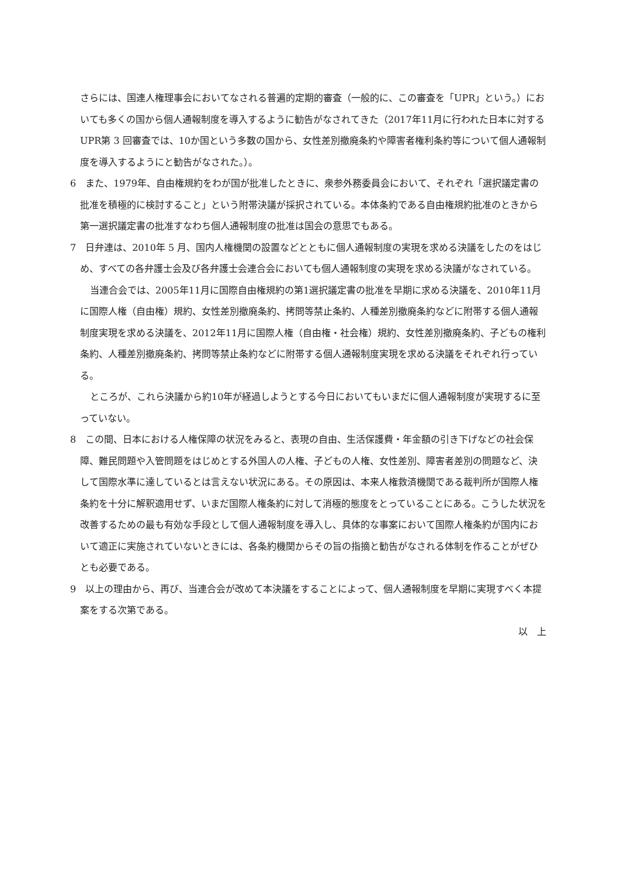さらには、国連人権理事会においてなされる普遍的定期的審査（一般的に、この審査を「UPR」という。）においても多くの国から個人通報制度を導入するように勧告がなされてきた（2017年11月に行われた日本に対するUPR第 3 回審査では、10か国という多数の国から、女性差別撤廃条約や障害者権利条約等について個人通報制度を導入するようにと勧告がなされた。）。
6　また、1979年、自由権規約をわが国が批准したときに、衆参外務委員会において、それぞれ「選択議定書の批准を積極的に検討すること」という附帯決議が採択されている。本体条約である自由権規約批准のときから第一選択議定書の批准すなわち個人通報制度の批准は国会の意思でもある。
7　日弁連は、2010年 5 月、国内人権機関の設置などとともに個人通報制度の実現を求める決議をしたのをはじめ、すべての各弁護士会及び各弁護士会連合会においても個人通報制度の実現を求める決議がなされている。
当連合会では、2005年11月に国際自由権規約の第1選択議定書の批准を早期に求める決議を、2010年11月に国際人権（自由権）規約、女性差別撤廃条約、拷問等禁止条約、人種差別撤廃条約などに附帯する個人通報制度実現を求める決議を、2012年11月に国際人権（自由権・社会権）規約、女性差別撤廃条約、子どもの権利条約、人種差別撤廃条約、拷問等禁止条約などに附帯する個人通報制度実現を求める決議をそれぞれ行っている。
ところが、これら決議から約10年が経過しようとする今日においてもいまだに個人通報制度が実現するに至っていない。
8　この間、日本における人権保障の状況をみると、表現の自由、生活保護費・年金額の引き下げなどの社会保障、難民問題や入管問題をはじめとする外国人の人権、子どもの人権、女性差別、障害者差別の問題など、決して国際水準に達しているとは言えない状況にある。その原因は、本来人権救済機関である裁判所が国際人権条約を十分に解釈適用せず、いまだ国際人権条約に対して消極的態度をとっていることにある。こうした状況を改善するための最も有効な手段として個人通報制度を導入し、具体的な事案において国際人権条約が国内において適正に実施されていないときには、各条約機関からその旨の指摘と勧告がなされる体制を作ることがぜひとも必要である。
9　以上の理由から、再び、当連合会が改めて本決議をすることによって、個人通報制度を早期に実現すべく本提案をする次第である。
以　上